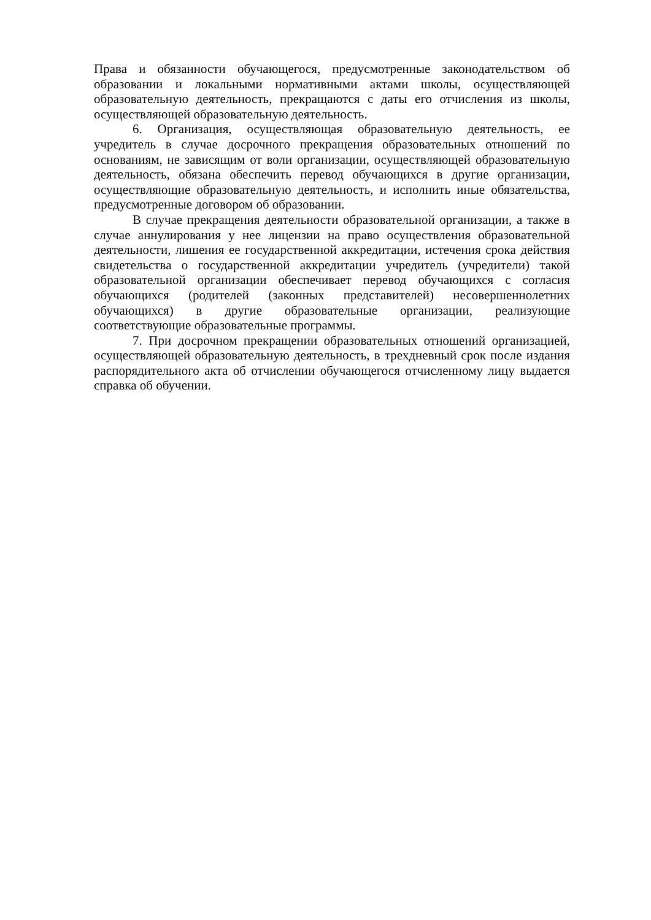Права и обязанности обучающегося, предусмотренные законодательством об образовании и локальными нормативными актами школы, осуществляющей образовательную деятельность, прекращаются с даты его отчисления из школы, осуществляющей образовательную деятельность.
6. Организация, осуществляющая образовательную деятельность, ее учредитель в случае досрочного прекращения образовательных отношений по основаниям, не зависящим от воли организации, осуществляющей образовательную деятельность, обязана обеспечить перевод обучающихся в другие организации, осуществляющие образовательную деятельность, и исполнить иные обязательства, предусмотренные договором об образовании.
В случае прекращения деятельности образовательной организации, а также в случае аннулирования у нее лицензии на право осуществления образовательной деятельности, лишения ее государственной аккредитации, истечения срока действия свидетельства о государственной аккредитации учредитель (учредители) такой образовательной организации обеспечивает перевод обучающихся с согласия обучающихся (родителей (законных представителей) несовершеннолетних обучающихся) в другие образовательные организации, реализующие соответствующие образовательные программы.
7. При досрочном прекращении образовательных отношений организацией, осуществляющей образовательную деятельность, в трехдневный срок после издания распорядительного акта об отчислении обучающегося отчисленному лицу выдается справка об обучении.